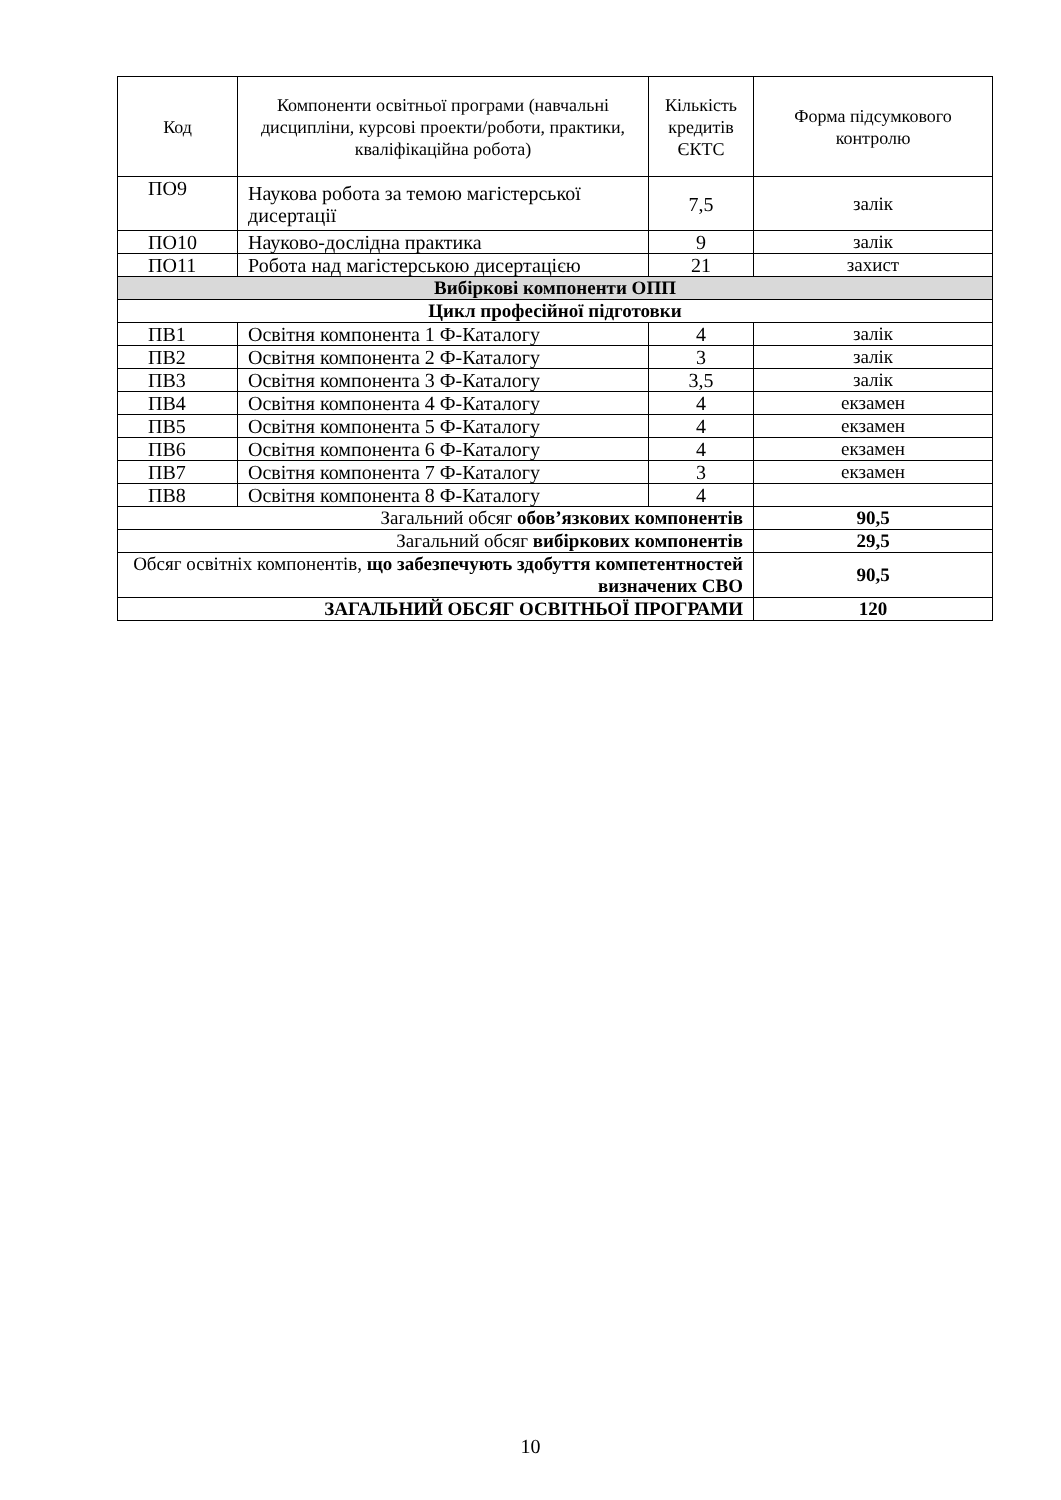| Код | Компоненти освітньої програми (навчальні дисципліни, курсові проекти/роботи, практики, кваліфікаційна робота) | Кількість кредитів ЄКТС | Форма підсумкового контролю |
| --- | --- | --- | --- |
| ПО9 | Наукова робота за темою магістерської дисертації | 7,5 | залік |
| ПО10 | Науково-дослідна практика | 9 | залік |
| ПО11 | Робота над магістерською дисертацією | 21 | захист |
| Вибіркові компоненти ОПП | | | |
| Цикл професійної підготовки | | | |
| ПВ1 | Освітня компонента 1 Ф-Каталогу | 4 | залік |
| ПВ2 | Освітня компонента 2 Ф-Каталогу | 3 | залік |
| ПВ3 | Освітня компонента 3 Ф-Каталогу | 3,5 | залік |
| ПВ4 | Освітня компонента 4 Ф-Каталогу | 4 | екзамен |
| ПВ5 | Освітня компонента 5 Ф-Каталогу | 4 | екзамен |
| ПВ6 | Освітня компонента 6 Ф-Каталогу | 4 | екзамен |
| ПВ7 | Освітня компонента 7 Ф-Каталогу | 3 | екзамен |
| ПВ8 | Освітня компонента 8 Ф-Каталогу | 4 | |
| Загальний обсяг обов’язкових компонентів | | | 90,5 |
| Загальний обсяг вибіркових компонентів | | | 29,5 |
| Обсяг освітніх компонентів, що забезпечують здобуття компетентностей визначених СВО | | | 90,5 |
| ЗАГАЛЬНИЙ ОБСЯГ ОСВІТНЬОЇ ПРОГРАМИ | | | 120 |
10